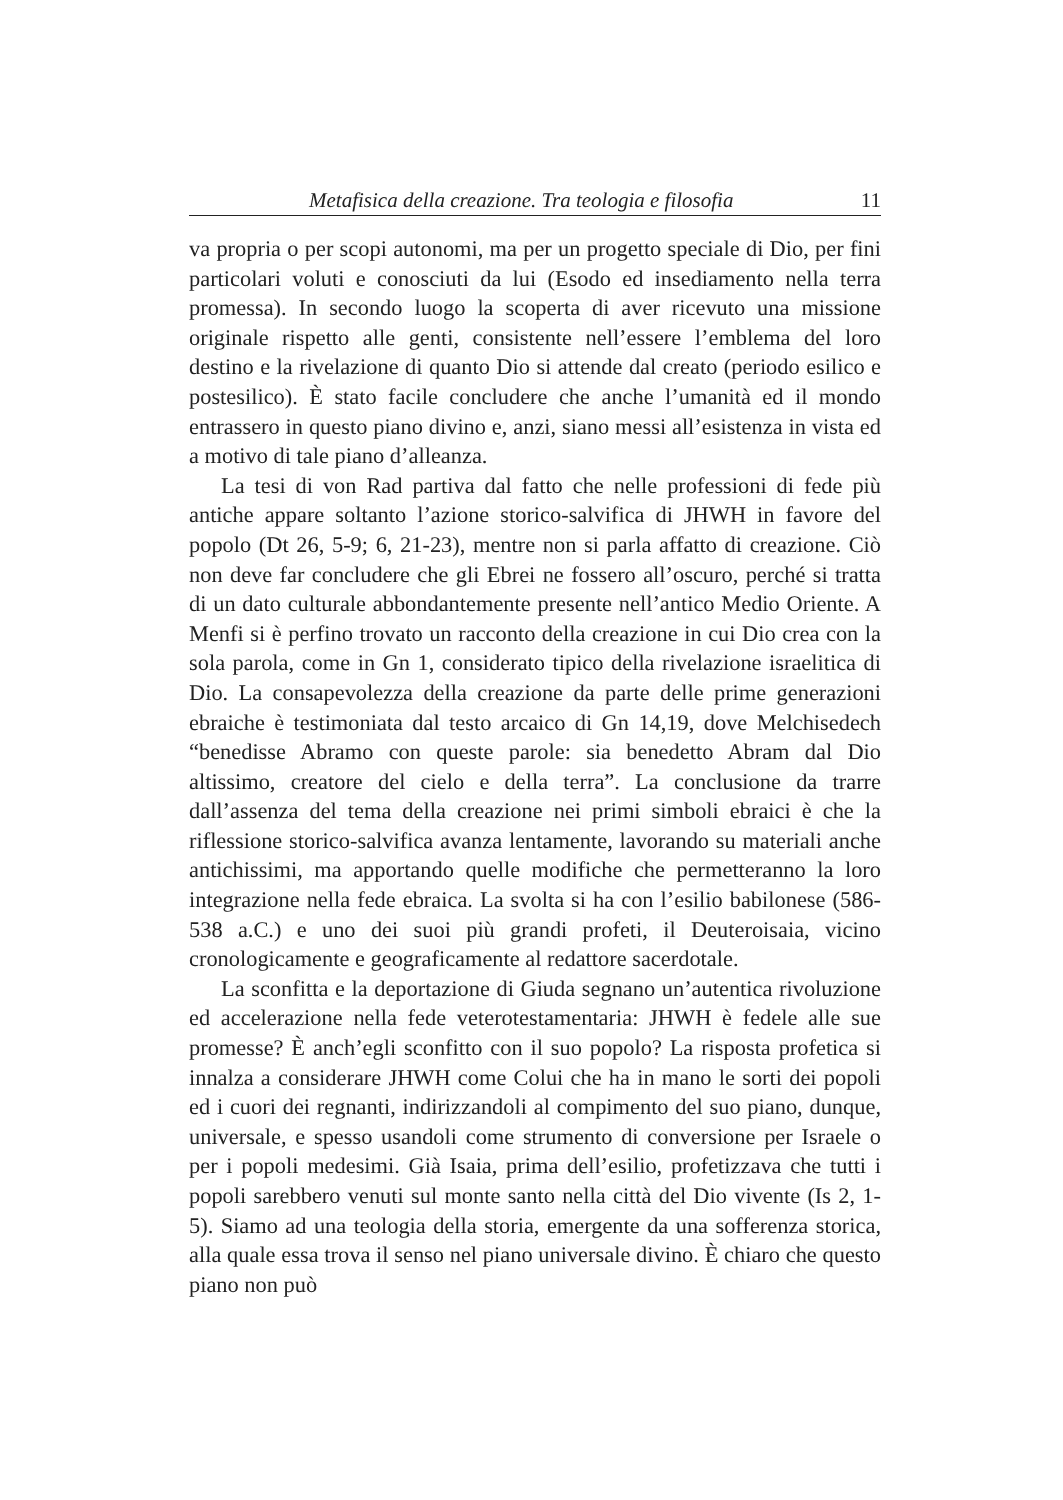Metafisica della creazione. Tra teologia e filosofia 11
va propria o per scopi autonomi, ma per un progetto speciale di Dio, per fini particolari voluti e conosciuti da lui (Esodo ed insediamento nella terra promessa). In secondo luogo la scoperta di aver ricevuto una missione originale rispetto alle genti, consistente nell’essere l’emblema del loro destino e la rivelazione di quanto Dio si attende dal creato (periodo esilico e postesilico). È stato facile concludere che anche l’umanità ed il mondo entrassero in questo piano divino e, anzi, siano messi all’esistenza in vista ed a motivo di tale piano d’alleanza.
La tesi di von Rad partiva dal fatto che nelle professioni di fede più antiche appare soltanto l’azione storico-salvifica di JHWH in favore del popolo (Dt 26, 5-9; 6, 21-23), mentre non si parla affatto di creazione. Ciò non deve far concludere che gli Ebrei ne fossero all’oscuro, perché si tratta di un dato culturale abbondantemente presente nell’antico Medio Oriente. A Menfi si è perfino trovato un racconto della creazione in cui Dio crea con la sola parola, come in Gn 1, considerato tipico della rivelazione israelitica di Dio. La consapevolezza della creazione da parte delle prime generazioni ebraiche è testimoniata dal testo arcaico di Gn 14,19, dove Melchisedech “benedisse Abramo con queste parole: sia benedetto Abram dal Dio altissimo, creatore del cielo e della terra”. La conclusione da trarre dall’assenza del tema della creazione nei primi simboli ebraici è che la riflessione storico-salvifica avanza lentamente, lavorando su materiali anche antichissimi, ma apportando quelle modifiche che permetteranno la loro integrazione nella fede ebraica. La svolta si ha con l’esilio babilonese (586-538 a.C.) e uno dei suoi più grandi profeti, il Deuteroisaia, vicino cronologicamente e geograficamente al redattore sacerdotale.
La sconfitta e la deportazione di Giuda segnano un’autentica rivoluzione ed accelerazione nella fede veterotestamentaria: JHWH è fedele alle sue promesse? È anch’egli sconfitto con il suo popolo? La risposta profetica si innalza a considerare JHWH come Colui che ha in mano le sorti dei popoli ed i cuori dei regnanti, indirizzandoli al compimento del suo piano, dunque, universale, e spesso usandoli come strumento di conversione per Israele o per i popoli medesimi. Già Isaia, prima dell’esilio, profetizzava che tutti i popoli sarebbero venuti sul monte santo nella città del Dio vivente (Is 2, 1-5). Siamo ad una teologia della storia, emergente da una sofferenza storica, alla quale essa trova il senso nel piano universale divino. È chiaro che questo piano non può